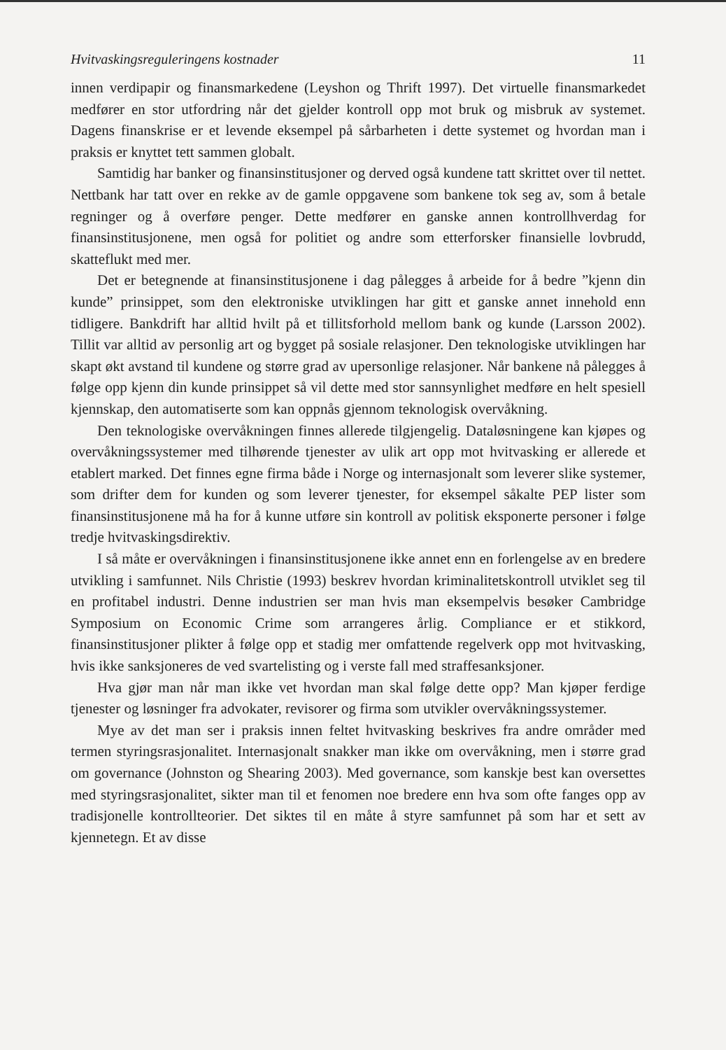Hvitvaskingsreguleringens kostnader 11
innen verdipapir og finansmarkedene (Leyshon og Thrift 1997). Det virtuelle finansmarkedet medfører en stor utfordring når det gjelder kontroll opp mot bruk og misbruk av systemet. Dagens finanskrise er et levende eksempel på sårbarheten i dette systemet og hvordan man i praksis er knyttet tett sammen globalt.
Samtidig har banker og finansinstitusjoner og derved også kundene tatt skrittet over til nettet. Nettbank har tatt over en rekke av de gamle oppgavene som bankene tok seg av, som å betale regninger og å overføre penger. Dette medfører en ganske annen kontrollhverdag for finansinstitusjonene, men også for politiet og andre som etterforsker finansielle lovbrudd, skatteflukt med mer.
Det er betegnende at finansinstitusjonene i dag pålegges å arbeide for å bedre ”kjenn din kunde” prinsippet, som den elektroniske utviklingen har gitt et ganske annet innehold enn tidligere. Bankdrift har alltid hvilt på et tillitsforhold mellom bank og kunde (Larsson 2002). Tillit var alltid av personlig art og bygget på sosiale relasjoner. Den teknologiske utviklingen har skapt økt avstand til kundene og større grad av upersonlige relasjoner. Når bankene nå pålegges å følge opp kjenn din kunde prinsippet så vil dette med stor sannsynlighet medføre en helt spesiell kjennskap, den automatiserte som kan oppnås gjennom teknologisk overvåkning.
Den teknologiske overvåkningen finnes allerede tilgjengelig. Dataløsningene kan kjøpes og overvåkningssystemer med tilhørende tjenester av ulik art opp mot hvitvasking er allerede et etablert marked. Det finnes egne firma både i Norge og internasjonalt som leverer slike systemer, som drifter dem for kunden og som leverer tjenester, for eksempel såkalte PEP lister som finansinstitusjonene må ha for å kunne utføre sin kontroll av politisk eksponerte personer i følge tredje hvitvaskingsdirektiv.
I så måte er overvåkningen i finansinstitusjonene ikke annet enn en forlengelse av en bredere utvikling i samfunnet. Nils Christie (1993) beskrev hvordan kriminalitetskontroll utviklet seg til en profitabel industri. Denne industrien ser man hvis man eksempelvis besøker Cambridge Symposium on Economic Crime som arrangeres årlig. Compliance er et stikkord, finansinstitusjoner plikter å følge opp et stadig mer omfattende regelverk opp mot hvitvasking, hvis ikke sanksjoneres de ved svartelisting og i verste fall med straffesanksjoner.
Hva gjør man når man ikke vet hvordan man skal følge dette opp? Man kjøper ferdige tjenester og løsninger fra advokater, revisorer og firma som utvikler overvåkningssystemer.
Mye av det man ser i praksis innen feltet hvitvasking beskrives fra andre områder med termen styringsrasjonalitet. Internasjonalt snakker man ikke om overvåkning, men i større grad om governance (Johnston og Shearing 2003). Med governance, som kanskje best kan oversettes med styringsrasjonalitet, sikter man til et fenomen noe bredere enn hva som ofte fanges opp av tradisjonelle kontrollteorier. Det siktes til en måte å styre samfunnet på som har et sett av kjennetegn. Et av disse